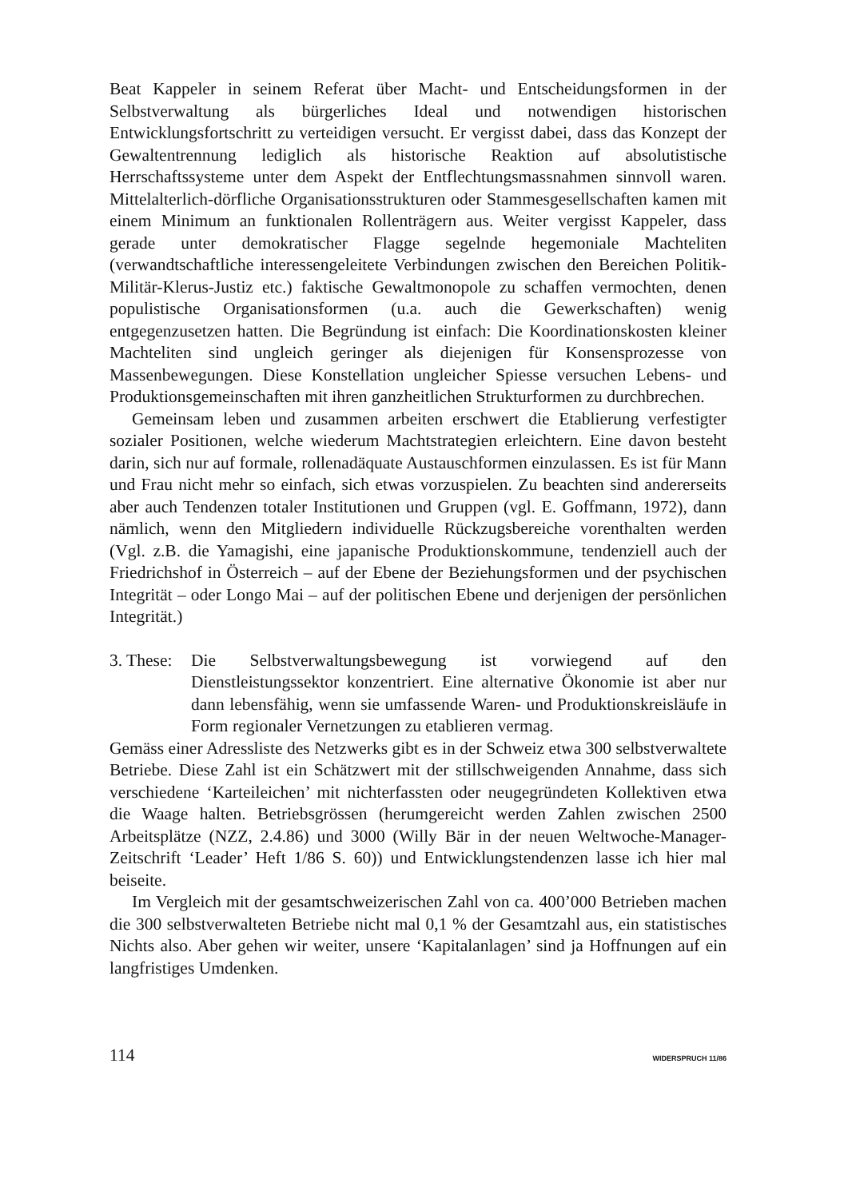Beat Kappeler in seinem Referat über Macht- und Entscheidungsformen in der Selbstverwaltung als bürgerliches Ideal und notwendigen historischen Entwicklungsfortschritt zu verteidigen versucht. Er vergisst dabei, dass das Konzept der Gewaltentrennung lediglich als historische Reaktion auf absolutistische Herrschaftssysteme unter dem Aspekt der Entflechtungsmassnahmen sinnvoll waren. Mittelalterlich-dörfliche Organisationsstrukturen oder Stammesgesellschaften kamen mit einem Minimum an funktionalen Rollenträgern aus. Weiter vergisst Kappeler, dass gerade unter demokratischer Flagge segelnde hegemoniale Machteliten (verwandtschaftliche interessengeleitete Verbindungen zwischen den Bereichen Politik-Militär-Klerus-Justiz etc.) faktische Gewaltmonopole zu schaffen vermochten, denen populistische Organisationsformen (u.a. auch die Gewerkschaften) wenig entgegenzusetzen hatten. Die Begründung ist einfach: Die Koordinationskosten kleiner Machteliten sind ungleich geringer als diejenigen für Konsensprozesse von Massenbewegungen. Diese Konstellation ungleicher Spiesse versuchen Lebens- und Produktionsgemeinschaften mit ihren ganzheitlichen Strukturformen zu durchbrechen.
Gemeinsam leben und zusammen arbeiten erschwert die Etablierung verfestigter sozialer Positionen, welche wiederum Machtstrategien erleichtern. Eine davon besteht darin, sich nur auf formale, rollenadäquate Austauschformen einzulassen. Es ist für Mann und Frau nicht mehr so einfach, sich etwas vorzuspielen. Zu beachten sind andererseits aber auch Tendenzen totaler Institutionen und Gruppen (vgl. E. Goffmann, 1972), dann nämlich, wenn den Mitgliedern individuelle Rückzugsbereiche vorenthalten werden (Vgl. z.B. die Yamagishi, eine japanische Produktionskommune, tendenziell auch der Friedrichshof in Österreich – auf der Ebene der Beziehungsformen und der psychischen Integrität – oder Longo Mai – auf der politischen Ebene und derjenigen der persönlichen Integrität.)
3. These:
Die Selbstverwaltungsbewegung ist vorwiegend auf den Dienstleistungssektor konzentriert. Eine alternative Ökonomie ist aber nur dann lebensfähig, wenn sie umfassende Waren- und Produktionskreisläufe in Form regionaler Vernetzungen zu etablieren vermag.
Gemäss einer Adressliste des Netzwerks gibt es in der Schweiz etwa 300 selbstverwaltete Betriebe. Diese Zahl ist ein Schätzwert mit der stillschweigenden Annahme, dass sich verschiedene ‘Karteileichen’ mit nichterfassten oder neugegründeten Kollektiven etwa die Waage halten. Betriebsgrössen (herumgereicht werden Zahlen zwischen 2500 Arbeitsplätze (NZZ, 2.4.86) und 3000 (Willy Bär in der neuen Weltwoche-Manager-Zeitschrift ‘Leader’ Heft 1/86 S. 60)) und Entwicklungstendenzen lasse ich hier mal beiseite.
Im Vergleich mit der gesamtschweizerischen Zahl von ca. 400’000 Betrieben machen die 300 selbstverwalteten Betriebe nicht mal 0,1 % der Gesamtzahl aus, ein statistisches Nichts also. Aber gehen wir weiter, unsere ‘Kapitalanlagen’ sind ja Hoffnungen auf ein langfristiges Umdenken.
114 WIDERSPRUCH 11/86